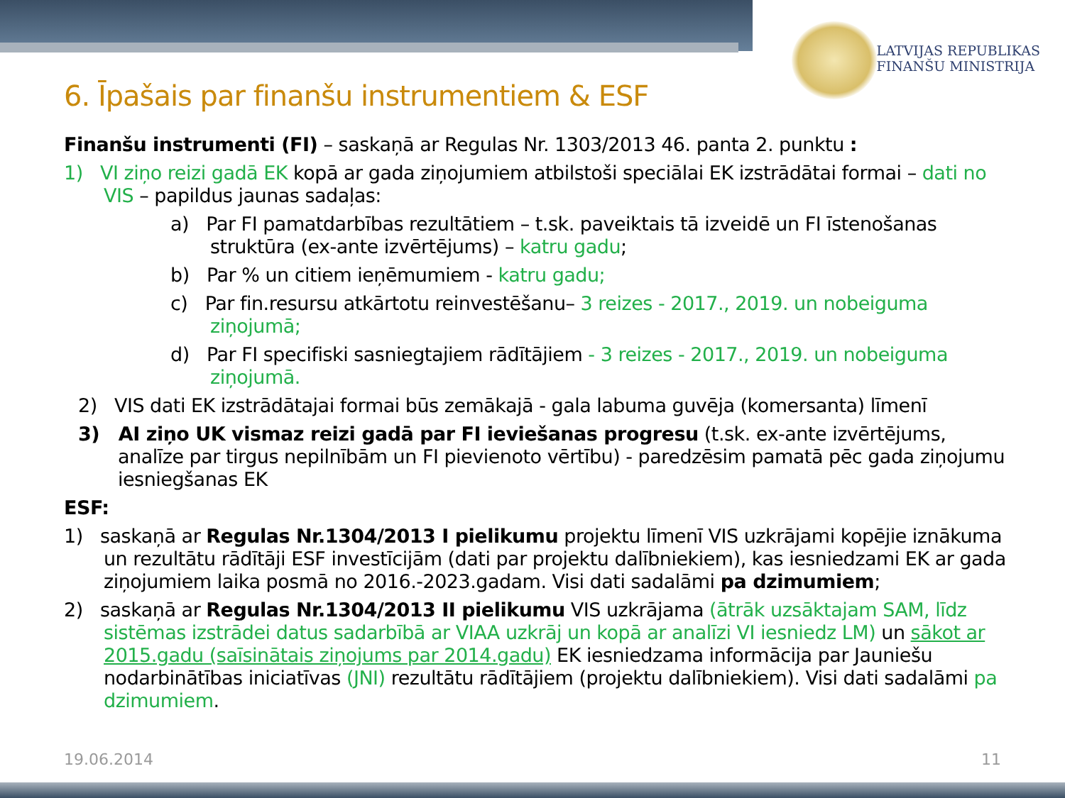LATVIJAS REPUBLIKAS
FINANŠU MINISTRIJA
6. Īpašais par finanšu instrumentiem & ESF
Finanšu instrumenti (FI) – saskaņā ar Regulas Nr. 1303/2013 46. panta 2. punktu :
1) VI ziņo reizi gadā EK kopā ar gada ziņojumiem atbilstoši speciālai EK izstrādātai formai – dati no VIS – papildus jaunas sadaļas:
a) Par FI pamatdarbības rezultātiem – t.sk. paveiktais tā izveidē un FI īstenošanas struktūra (ex-ante izvērtējums) – katru gadu;
b) Par % un citiem ieņēmumiem - katru gadu;
c) Par fin.resursu atkārtotu reinvestēšanu– 3 reizes - 2017., 2019. un nobeiguma ziņojumā;
d) Par FI specifiski sasniegtajiem rādītājiem - 3 reizes - 2017., 2019. un nobeiguma ziņojumā.
2) VIS dati EK izstrādātajai formai būs zemākajā - gala labuma guvēja (komersanta) līmenī
3) AI ziņo UK vismaz reizi gadā par FI ieviešanas progresu (t.sk. ex-ante izvērtējums, analīze par tirgus nepilnībām un FI pievienoto vērtību) - paredzēsim pamatā pēc gada ziņojumu iesniegšanas EK
ESF:
1) saskaņā ar Regulas Nr.1304/2013 I pielikumu projektu līmenī VIS uzkrājami kopējie iznākuma un rezultātu rādītāji ESF investīcijām (dati par projektu dalībniekiem), kas iesniedzami EK ar gada ziņojumiem laika posmā no 2016.-2023.gadam. Visi dati sadalāmi pa dzimumiem;
2) saskaņā ar Regulas Nr.1304/2013 II pielikumu VIS uzkrājama (ātrāk uzsāktajam SAM, līdz sistēmas izstrādei datus sadarbībā ar VIAA uzkrāj un kopā ar analīzi VI iesniedz LM) un sākot ar 2015.gadu (saīsinātais ziņojums par 2014.gadu) EK iesniedzama informācija par Jauniešu nodarbinātības iniciatīvas (JNI) rezultātu rādītājiem (projektu dalībniekiem). Visi dati sadalāmi pa dzimumiem.
19.06.2014 11